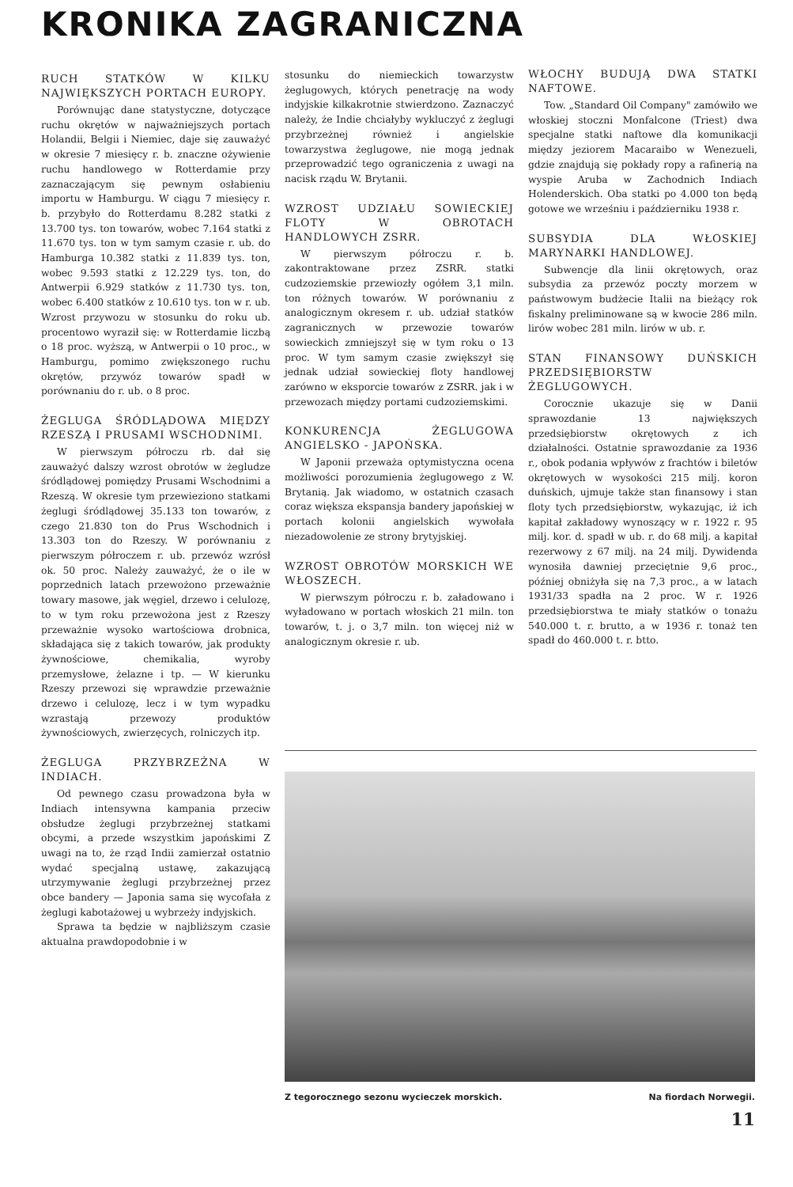KRONIKA ZAGRANICZNA
RUCH STATKÓW W KILKU NAJWIĘKSZYCH PORTACH EUROPY.
Porównując dane statystyczne, dotyczące ruchu okrętów w najważniejszych portach Holandii, Belgii i Niemiec, daje się zauważyć w okresie 7 miesięcy r. b. znaczne ożywienie ruchu handlowego w Rotterdamie przy zaznaczającym się pewnym osłabieniu importu w Hamburgu. W ciągu 7 miesięcy r. b. przybyło do Rotterdamu 8.282 statki z 13.700 tys. ton towarów, wobec 7.164 statki z 11.670 tys. ton w tym samym czasie r. ub. do Hamburga 10.382 statki z 11.839 tys. ton, wobec 9.593 statki z 12.229 tys. ton, do Antwerpii 6.929 statków z 11.730 tys. ton, wobec 6.400 statków z 10.610 tys. ton w r. ub. Wzrost przywozu w stosunku do roku ub. procentowo wyraził się: w Rotterdamie liczbą o 18 proc. wyższą, w Antwerpii o 10 proc., w Hamburgu, pomimo zwiększonego ruchu okrętów, przywóz towarów spadł w porównaniu do r. ub. o 8 proc.
ŻEGLUGA ŚRÓDLĄDOWA MIĘDZY RZESZĄ I PRUSAMI WSCHODNIMI.
W pierwszym półroczu rb. dał się zauważyć dalszy wzrost obrotów w żegludze śródlądowej pomiędzy Prusami Wschodnimi a Rzeszą. W okresie tym przewieziono statkami żeglugi śródlądowej 35.133 ton towarów, z czego 21.830 ton do Prus Wschodnich i 13.303 ton do Rzeszy. W porównaniu z pierwszym półroczem r. ub. przewóz wzrósł ok. 50 proc. Należy zauważyć, że o ile w poprzednich latach przewożono przeważnie towary masowe, jak węgiel, drzewo i celulozę, to w tym roku przewożona jest z Rzeszy przeważnie wysoko wartościowa drobnica, składająca się z takich towarów, jak produkty żywnościowe, chemikalia, wyroby przemysłowe, żelazne i tp. — W kierunku Rzeszy przewozi się wprawdzie przeważnie drzewo i celulozę, lecz i w tym wypadku wzrastają przewozy produktów żywnościowych, zwierzęcych, rolniczych itp.
ŻEGLUGA PRZYBRZEŻNA W INDIACH.
Od pewnego czasu prowadzona była w Indiach intensywna kampania przeciw obsłudze żeglugi przybrzeżnej statkami obcymi, a przede wszystkim japońskimi Z uwagi na to, że rząd Indii zamierzał ostatnio wydać specjalną ustawę, zakazującą utrzymywanie żeglugi przybrzeżnej przez obce bandery — Japonia sama się wycofała z żeglugi kabotażowej u wybrzeży indyjskich.
Sprawa ta będzie w najbliższym czasie aktualna prawdopodobnie i w
stosunku do niemieckich towarzystw żeglugowych, których penetrację na wody indyjskie kilkakrotnie stwierdzono. Zaznaczyć należy, że Indie chciałyby wykluczyć z żeglugi przybrzeżnej również i angielskie towarzystwa żeglugowe, nie mogą jednak przeprowadzić tego ograniczenia z uwagi na nacisk rządu W. Brytanii.
WZROST UDZIAŁU SOWIECKIEJ FLOTY W OBROTACH HANDLOWYCH ZSRR.
W pierwszym półroczu r. b. zakontraktowane przez ZSRR. statki cudzoziemskie przewiozły ogółem 3,1 miln. ton różnych towarów. W porównaniu z analogicznym okresem r. ub. udział statków zagranicznych w przewozie towarów sowieckich zmniejszył się w tym roku o 13 proc. W tym samym czasie zwiększył się jednak udział sowieckiej floty handlowej zarówno w eksporcie towarów z ZSRR. jak i w przewozach między portami cudzoziemskimi.
KONKURENCJA ŻEGLUGOWA ANGIELSKO - JAPOŃSKA.
W Japonii przeważa optymistyczna ocena możliwości porozumienia żeglugowego z W. Brytanią. Jak wiadomo, w ostatnich czasach coraz większa ekspansja bandery japońskiej w portach kolonii angielskich wywołała niezadowolenie ze strony brytyjskiej.
WZROST OBROTÓW MORSKICH WE WŁOSZECH.
W pierwszym półroczu r. b. załadowano i wyładowano w portach włoskich 21 miln. ton towarów, t. j. o 3,7 miln. ton więcej niż w analogicznym okresie r. ub.
WŁOCHY BUDUJĄ DWA STATKI NAFTOWE.
Tow. „Standard Oil Company" zamówiło we włoskiej stoczni Monfalcone (Triest) dwa specjalne statki naftowe dla komunikacji między jeziorem Macaraibo w Wenezueli, gdzie znajdują się pokłady ropy a rafinerią na wyspie Aruba w Zachodnich Indiach Holenderskich. Oba statki po 4.000 ton będą gotowe we wrześniu i październiku 1938 r.
SUBSYDIA DLA WŁOSKIEJ MARYNARKI HANDLOWEJ.
Subwencje dla linii okrętowych, oraz subsydia za przewóz poczty morzem w państwowym budżecie Italii na bieżący rok fiskalny preliminowane są w kwocie 286 miln. lirów wobec 281 miln. lirów w ub. r.
STAN FINANSOWY DUŃSKICH PRZEDSIĘBIORSTW ŻEGLUGOWYCH.
Corocznie ukazuje się w Danii sprawozdanie 13 największych przedsiębiorstw okrętowych z ich działalności. Ostatnie sprawozdanie za 1936 r., obok podania wpływów z frachtów i biletów okrętowych w wysokości 215 milj. koron duńskich, ujmuje także stan finansowy i stan floty tych przedsiębiorstw, wykazując, iż ich kapitał zakładowy wynoszący w r. 1922 r. 95 milj. kor. d. spadł w ub. r. do 68 milj. a kapitał rezerwowy z 67 milj. na 24 milj. Dywidenda wynosiła dawniej przeciętnie 9,6 proc., później obniżyła się na 7,3 proc., a w latach 1931/33 spadła na 2 proc. W r. 1926 przedsiębiorstwa te miały statków o tonażu 540.000 t. r. brutto, a w 1936 r. tonaż ten spadł do 460.000 t. r. btto.
Z tegorocznego sezonu wycieczek morskich. Na fiordach Norwegii.
11